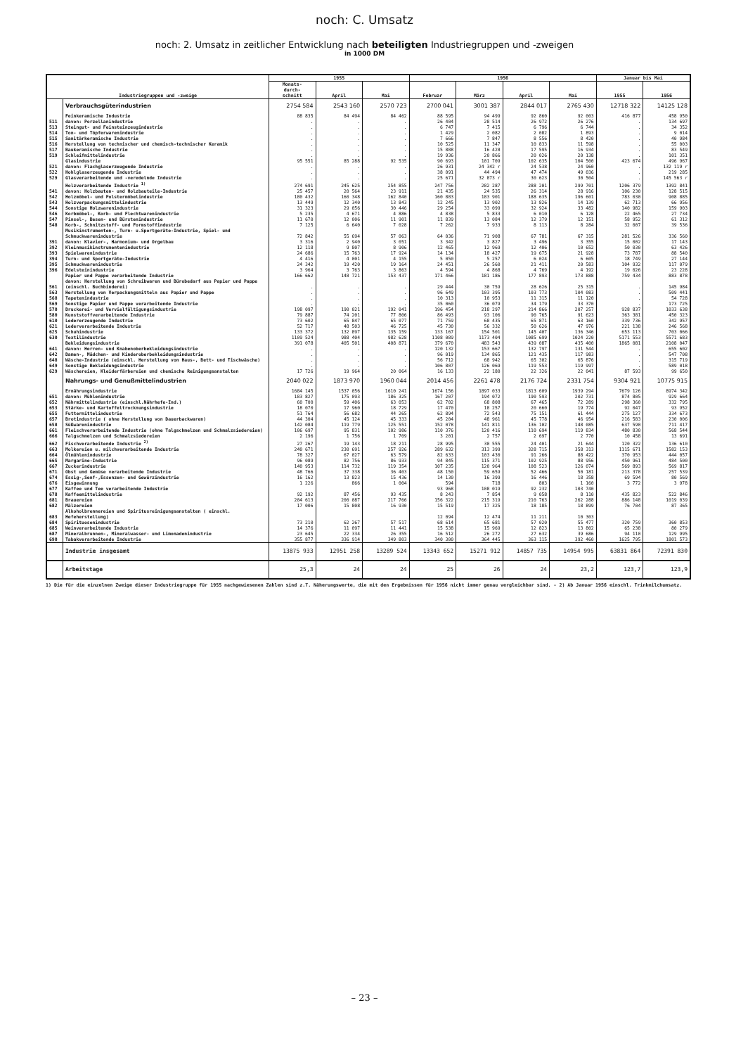noch: C. Umsatz
noch: 2. Umsatz in zeitlicher Entwicklung nach beteiligten Industriegruppen und -zweigen
in 1000 DM
| Industriegruppen und -zweige | | 1955 | | | 1956 | | | | Januar bis Mai | |
| --- | --- | --- | --- | --- | --- | --- | --- | --- | --- | --- |
| | | Monats- durch- schnitt | April | Mai | Februar | März | April | Mai | 1955 | 1956 |
| | Verbrauchsgüterindustrien | 2754 584 | 2543 160 | 2570 723 | 2700 041 | 3001 387 | 2844 017 | 2765 430 | 12718 322 | 14125 128 |
| | Feinkeramische Industrie | 88 835 | 84 494 | 84 462 | 88 595 | 94 499 | 92 860 | 92 003 | 416 877 | 458 950 |
| 511 | davon: Porzellanindustrie | . | . | . | 26 404 | 28 514 | 26 972 | 26 276 | . | 134 697 |
| 513 | Steingut- und Feinsteinzeugindustrie | . | . | . | 6 747 | 7 415 | 6 796 | 6 744 | . | 34 352 |
| 514 | Ton- und Töpferwarenindustrie | . | . | . | 1 429 | 2 082 | 2 082 | 1 893 | . | 9 014 |
| 515 | Sanitärkeramische Industrie | . | . | . | 7 666 | 7 847 | 8 556 | 8 420 | . | 40 984 |
| 516 | Herstellung von technischer und chemisch-technischer Keramik | . | . | . | 10 525 | 11 347 | 10 833 | 11 598 | . | 55 003 |
| 517 | Baukeramische Industrie | . | . | . | 15 888 | 16 428 | 17 595 | 16 934 | . | 83 549 |
| 519 | Schleifmittelindustrie | . | . | . | 19 936 | 20 866 | 20 026 | 20 138 | . | 101 351 |
| | Glasindustrie | 95 551 | 85 288 | 92 535 | 90 693 | 101 709 | 102 635 | 104 500 | 423 674 | 496 967 |
| 521 | davon: Flachglaserzeugende Industrie | . | . | . | 26 931 | 24 342 r | 24 538 | 24 960 | . | 132 119 r |
| 522 | Hohlglaserzeugende Industrie | . | . | . | 38 091 | 44 494 | 47 474 | 49 036 | . | 219 285 |
| 529 | Glasverarbeitende und -veredelnde Industrie | . | . | . | 25 671 | 32 873 r | 30 623 | 30 504 | . | 145 563 r |
| | Holzverarbeitende Industrie <sup>1)</sup> | 274 691 | 245 625 | 254 855 | 247 756 | 282 287 | 288 201 | 299 701 | 1206 379 | 1392 841 |
| 541 | davon: Holzbauten- und Holzbauteile-Industrie | 25 457 | 20 564 | 23 911 | 21 435 | 24 535 | 26 314 | 28 916 | 106 230 | 128 515 |
| 542 | Holzmöbel- und Polstermöbelindustrie | 180 432 | 160 348 | 162 840 | 160 883 | 183 901 | 188 635 | 196 601 | 783 030 | 908 885 |
| 543 | Holzverpackungsmittelindustrie | 13 449 | 12 340 | 13 843 | 12 245 | 13 902 | 13 826 | 14 139 | 62 713 | 66 956 |
| 544 | Sonstige Holzwarenindustrie | 31 323 | 29 056 | 30 446 | 29 254 | 33 099 | 32 924 | 33 482 | 140 982 | 159 903 |
| 546 | Korbmöbel-, Korb- und Flechtwarenindustrie | 5 235 | 4 671 | 4 886 | 4 838 | 5 833 | 6 010 | 6 128 | 22 465 | 27 734 |
| 547 | Pinsel-, Besen- und Bürstenindustrie | 11 670 | 12 006 | 11 901 | 11 839 | 13 084 | 12 379 | 12 151 | 58 952 | 61 312 |
| 548 | Korb-, Schnitzstoff- und Formstoffindustrie | 7 125 | 6 640 | 7 028 | 7 262 | 7 933 | 8 113 | 8 284 | 32 007 | 39 536 |
| | Musikinstrumenten-, Turn- u.Sportgeräte-Industrie, Spiel- und Schmuckwarenindustrie | 72 842 | 55 694 | 57 063 | 64 036 | 71 908 | 67 781 | 67 315 | 281 526 | 336 560 |
| 391 | davon: Klavier-, Harmonium- und Orgelbau | 3 316 | 2 940 | 3 051 | 3 342 | 3 827 | 3 496 | 3 355 | 15 002 | 17 143 |
| 392 | Kleinmusikinstrumentenindustrie | 12 118 | 9 807 | 8 906 | 12 465 | 12 969 | 12 406 | 10 652 | 50 030 | 63 426 |
| 393 | Spielwarenindustrie | 24 686 | 15 763 | 17 924 | 14 134 | 18 427 | 19 675 | 21 928 | 73 787 | 88 540 |
| 394 | Turn- und Sportgeräte-Industrie | 4 416 | 4 001 | 4 155 | 5 050 | 5 257 | 6 024 | 6 605 | 18 749 | 27 144 |
| 395 | Schmuckwarenindustrie | 24 342 | 19 420 | 19 164 | 24 451 | 26 560 | 21 411 | 20 583 | 104 932 | 117 079 |
| 396 | Edelsteinindustrie | 3 964 | 3 763 | 3 863 | 4 594 | 4 868 | 4 769 | 4 192 | 19 026 | 23 228 |
| | Papier und Pappe verarbeitende Industrie | 166 662 | 148 721 | 153 437 | 171 466 | 181 186 | 177 893 | 173 888 | 759 434 | 883 878 |
| 561 | davon: Herstellung von Schreibwaren und Bürobedarf aus Papier und Pappe (einschl. Buchbinderei) | . | . | . | 29 444 | 30 759 | 28 626 | 25 315 | . | 145 984 |
| 563 | Herstellung von Verpackungsmitteln aus Papier und Pappe | . | . | . | 96 649 | 103 395 | 103 773 | 104 083 | . | 509 441 |
| 568 | Tapetenindustrie | . | . | . | 10 313 | 10 953 | 11 315 | 11 120 | . | 54 728 |
| 569 | Sonstige Papier und Pappe verarbeitende Industrie | . | . | . | 35 060 | 36 079 | 34 179 | 33 370 | . | 173 725 |
| 570 | Druckerei- und Vervielfältigungsindustrie | 198 097 | 190 021 | 192 041 | 196 454 | 218 297 | 214 866 | 207 257 | 928 837 | 1033 638 |
| 580 | Kunststoffverarbeitende Industrie | 79 887 | 74 201 | 77 806 | 86 493 | 93 106 | 90 765 | 91 623 | 363 381 | 450 323 |
| 610 | Ledererzeugende Industrie | 73 602 | 65 847 | 65 077 | 71 759 | 68 435 | 65 871 | 63 160 | 339 736 | 342 957 |
| 621 | Lederverarbeitende Industrie | 52 717 | 48 503 | 46 725 | 45 730 | 56 332 | 50 626 | 47 976 | 221 138 | 246 568 |
| 625 | Schuhindustrie | 133 372 | 132 897 | 135 159 | 133 167 | 154 501 | 145 407 | 136 346 | 653 113 | 703 066 |
| 630 | Textilindustrie | 1109 524 | 988 404 | 982 628 | 1108 089 | 1173 404 | 1085 699 | 1024 220 | 5171 553 | 5571 683 |
| | Bekleidungsindustrie | 391 078 | 405 501 | 408 871 | 379 670 | 483 543 | 439 087 | 435 400 | 1865 081 | 2108 047 |
| 641 | davon: Herren- und Knabenoberbekleidungsindustrie | . | . | . | 120 132 | 153 667 | 132 797 | 131 544 | . | 655 602 |
| 642 | Damen-, Mädchen- und Kinderoberbekleidungsindustrie | . | . | . | 96 019 | 134 865 | 121 435 | 117 983 | . | 547 708 |
| 648 | Wäsche-Industrie (einschl. Herstellung von Haus-, Bett- und Tischwäsche) | . | . | . | 56 712 | 68 942 | 65 302 | 65 876 | . | 315 719 |
| 649 | Sonstige Bekleidungsindustrie | . | . | . | 106 807 | 126 069 | 119 553 | 119 997 | . | 589 018 |
| 629 | Wäschereien, Kleiderfärbereien und chemische Reinigungsanstalten | 17 726 | 19 964 | 20 064 | 16 133 | 22 180 | 22 326 | 22 041 | 87 593 | 99 650 |
| | Nahrungs- und Genußmittelindustrien | 2040 022 | 1873 970 | 1960 044 | 2014 456 | 2261 478 | 2176 724 | 2331 754 | 9304 921 | 10775 915 |
| | Ernährungsindustrie | 1684 145 | 1537 056 | 1610 241 | 1674 156 | 1897 033 | 1813 609 | 1939 294 | 7679 126 | 8974 342 |
| 651 | davon: Mühlenindustrie | 183 827 | 175 093 | 186 325 | 167 207 | 194 072 | 190 593 | 202 731 | 874 805 | 929 664 |
| 652 | Nährmittelindustrie (einschl.Nährhefe-Ind.) | 60 700 | 59 406 | 63 053 | 62 702 | 68 808 | 67 465 | 72 289 | 298 360 | 332 795 |
| 653 | Stärke- und Kartoffeltrocknungsindustrie | 18 070 | 17 960 | 18 729 | 17 470 | 18 257 | 20 660 | 19 774 | 92 047 | 93 952 |
| 655 | Futtermittelindustrie | 51 764 | 56 682 | 44 265 | 62 894 | 72 543 | 75 151 | 61 444 | 275 127 | 334 673 |
| 657 | Brotindustrie ( ohne Herstellung von Dauerbackwaren) | 44 304 | 45 124 | 45 333 | 45 204 | 48 961 | 45 778 | 46 954 | 216 583 | 230 006 |
| 658 | Süßwarenindustrie | 142 084 | 119 779 | 125 551 | 152 078 | 141 811 | 136 102 | 148 085 | 637 590 | 711 417 |
| 661 | Fleischverarbeitende Industrie (ohne Talgschmelzen und Schmalzsiedereien) | 106 697 | 95 831 | 102 986 | 110 376 | 120 416 | 110 694 | 119 834 | 480 830 | 568 544 |
| 666 | Talgschmelzen und Schmalzsiedereien | 2 196 | 1 756 | 1 709 | 3 201 | 2 757 | 2 697 | 2 770 | 10 458 | 13 691 |
| 662 | Fischverarbeitende Industrie <sup>2)</sup> | 27 267 | 19 143 | 18 211 | 28 995 | 30 555 | 24 401 | 21 644 | 120 322 | 136 610 |
| 663 | Molkereien u. milchverarbeitende Industrie | 240 671 | 230 691 | 257 926 | 289 632 | 313 399 | 328 715 | 358 313 | 1115 671 | 1582 153 |
| 664 | Ölmühlenindustrie | 78 327 | 67 027 | 63 579 | 82 633 | 103 430 | 91 266 | 88 422 | 370 953 | 444 057 |
| 665 | Margarine-Industrie | 96 089 | 82 756 | 86 933 | 94 845 | 115 371 | 102 925 | 88 956 | 450 961 | 484 500 |
| 667 | Zuckerindustrie | 140 953 | 114 732 | 119 354 | 107 235 | 120 964 | 108 523 | 126 074 | 569 893 | 569 817 |
| 671 | Obst und Gemüse verarbeitende Industrie | 48 766 | 37 338 | 36 403 | 48 150 | 59 659 | 52 466 | 50 181 | 213 378 | 257 539 |
| 674 | Essig-,Senf-,Essenzen- und Gewürzindustrie | 16 162 | 13 823 | 15 436 | 14 130 | 16 399 | 16 446 | 18 358 | 69 594 | 80 569 |
| 676 | Eisgewinnung | 1 226 | 866 | 1 004 | 594 | 718 | 803 | 1 160 | 3 772 | 3 978 |
| 677 | Kaffee und Tee verarbeitende Industrie | 92 192 | 87 456 | 93 435 | 93 968 | 108 019 | 92 232 | 103 740 | 435 823 | 522 846 |
| 678 | Kaffeemittelindustrie | | | | 8 243 | 7 854 | 9 058 | 8 110 | | |
| 681 | Brauereien | 204 613 | 200 087 | 217 766 | 156 322 | 215 319 | 210 763 | 262 288 | 886 148 | 1019 039 |
| 682 | Mälzereien | 17 006 | 15 808 | 16 930 | 15 519 | 17 325 | 18 185 | 18 899 | 76 704 | 87 365 |
| 683 | Alkoholbrennereien und Spiritusreinigungsanstalten ( einschl. Hefeherstellung) | 73 210 | 62 267 | 57 517 | 12 094 | 12 474 | 11 211 | 10 303 | 320 759 | 360 853 |
| 684 | Spirituosenindustrie | | | | 68 614 | 65 681 | 57 020 | 55 477 | | |
| 685 | Weinverarbeitende Industrie | 14 376 | 11 097 | 11 441 | 15 538 | 15 969 | 12 823 | 13 802 | 65 238 | 80 279 |
| 687 | Mineralbrunnen-, Mineralwasser- und Limonadenindustrie | 23 645 | 22 334 | 26 355 | 16 512 | 26 272 | 27 632 | 39 686 | 94 110 | 129 995 |
| 690 | Tabakverarbeitende Industrie | 355 877 | 336 914 | 349 803 | 340 300 | 364 445 | 363 115 | 392 460 | 1625 795 | 1801 573 |
| | Industrie insgesamt | 13875 933 | 12951 258 | 13289 524 | 13343 652 | 15271 912 | 14857 735 | 14954 995 | 63831 864 | 72391 830 |
| | Arbeitstage | 25,3 | 24 | 24 | 25 | 26 | 24 | 23,2 | 123,7 | 123,9 |
1) Die für die einzelnen Zweige dieser Industriegruppe für 1955 nachgewiesenen Zahlen sind z.T. Näherungswerte, die mit den Ergebnissen für 1956 nicht immer genau vergleichbar sind. - 2) Ab Januar 1956 einschl. Trinkmilchumsatz.
– 23 –